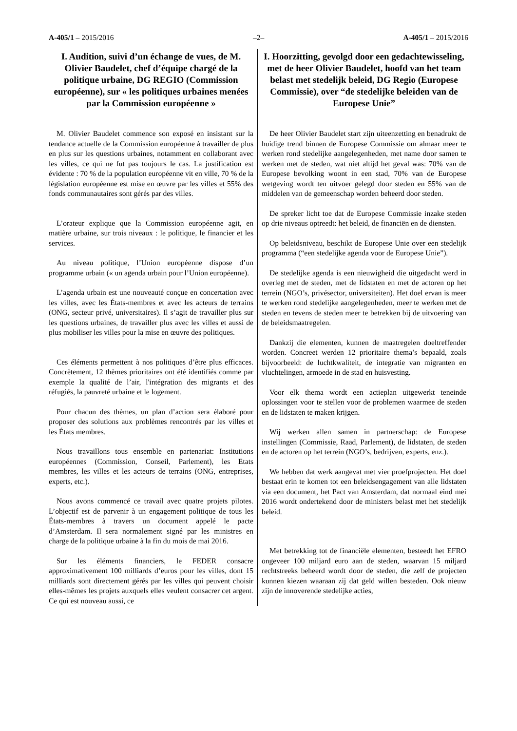A-405/1 – 2015/2016 –2– A-405/1 – 2015/2016
I. Audition, suivi d’un échange de vues, de M. Olivier Baudelet, chef d’équipe chargé de la politique urbaine, DG REGIO (Commission européenne), sur « les politiques urbaines menées par la Commission européenne »
M. Olivier Baudelet commence son exposé en insistant sur la tendance actuelle de la Commission européenne à travailler de plus en plus sur les questions urbaines, notamment en collaborant avec les villes, ce qui ne fut pas toujours le cas. La justification est évidente : 70 % de la population européenne vit en ville, 70 % de la législation européenne est mise en œuvre par les villes et 55% des fonds communautaires sont gérés par des villes.
L’orateur explique que la Commission européenne agit, en matière urbaine, sur trois niveaux : le politique, le financier et les services.
Au niveau politique, l’Union européenne dispose d’un programme urbain (« un agenda urbain pour l’Union européenne).
L’agenda urbain est une nouveauté conçue en concertation avec les villes, avec les États-membres et avec les acteurs de terrains (ONG, secteur privé, universitaires). Il s’agit de travailler plus sur les questions urbaines, de travailler plus avec les villes et aussi de plus mobiliser les villes pour la mise en œuvre des politiques.
Ces éléments permettent à nos politiques d’être plus efficaces. Concrètement, 12 thèmes prioritaires ont été identifiés comme par exemple la qualité de l’air, l'intégration des migrants et des réfugiés, la pauvreté urbaine et le logement.
Pour chacun des thèmes, un plan d’action sera élaboré pour proposer des solutions aux problèmes rencontrés par les villes et les États membres.
Nous travaillons tous ensemble en partenariat: Institutions européennes (Commission, Conseil, Parlement), les Etats membres, les villes et les acteurs de terrains (ONG, entreprises, experts, etc.).
Nous avons commencé ce travail avec quatre projets pilotes. L’objectif est de parvenir à un engagement politique de tous les États-membres à travers un document appelé le pacte d’Amsterdam. Il sera normalement signé par les ministres en charge de la politique urbaine à la fin du mois de mai 2016.
Sur les éléments financiers, le FEDER consacre approximativement 100 milliards d’euros pour les villes, dont 15 milliards sont directement gérés par les villes qui peuvent choisir elles-mêmes les projets auxquels elles veulent consacrer cet argent. Ce qui est nouveau aussi, ce
I. Hoorzitting, gevolgd door een gedachtewisseling, met de heer Olivier Baudelet, hoofd van het team belast met stedelijk beleid, DG Regio (Europese Commissie), over “de stedelijke beleiden van de Europese Unie”
De heer Olivier Baudelet start zijn uiteenzetting en benadrukt de huidige trend binnen de Europese Commissie om almaar meer te werken rond stedelijke aangelegenheden, met name door samen te werken met de steden, wat niet altijd het geval was: 70% van de Europese bevolking woont in een stad, 70% van de Europese wetgeving wordt ten uitvoer gelegd door steden en 55% van de middelen van de gemeenschap worden beheerd door steden.
De spreker licht toe dat de Europese Commissie inzake steden op drie niveaus optreedt: het beleid, de financiën en de diensten.
Op beleidsniveau, beschikt de Europese Unie over een stedelijk programma (“een stedelijke agenda voor de Europese Unie”).
De stedelijke agenda is een nieuwigheid die uitgedacht werd in overleg met de steden, met de lidstaten en met de actoren op het terrein (NGO’s, privésector, universiteiten). Het doel ervan is meer te werken rond stedelijke aangelegenheden, meer te werken met de steden en tevens de steden meer te betrekken bij de uitvoering van de beleidsmaatregelen.
Dankzij die elementen, kunnen de maatregelen doeltreffender worden. Concreet werden 12 prioritaire thema’s bepaald, zoals bijvoorbeeld: de luchtkwaliteit, de integratie van migranten en vluchtelingen, armoede in de stad en huisvesting.
Voor elk thema wordt een actieplan uitgewerkt teneinde oplossingen voor te stellen voor de problemen waarmee de steden en de lidstaten te maken krijgen.
Wij werken allen samen in partnerschap: de Europese instellingen (Commissie, Raad, Parlement), de lidstaten, de steden en de actoren op het terrein (NGO’s, bedrijven, experts, enz.).
We hebben dat werk aangevat met vier proefprojecten. Het doel bestaat erin te komen tot een beleidsengagement van alle lidstaten via een document, het Pact van Amsterdam, dat normaal eind mei 2016 wordt ondertekend door de ministers belast met het stedelijk beleid.
Met betrekking tot de financiële elementen, besteedt het EFRO ongeveer 100 miljard euro aan de steden, waarvan 15 miljard rechtstreeks beheerd wordt door de steden, die zelf de projecten kunnen kiezen waaraan zij dat geld willen besteden. Ook nieuw zijn de innoverende stedelijke acties,